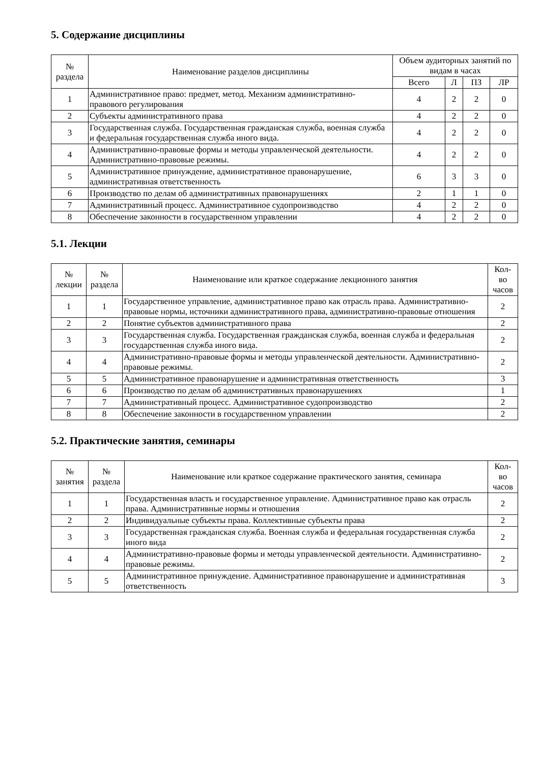5. Содержание дисциплины
| № раздела | Наименование разделов дисциплины | Объем аудиторных занятий по видам в часах | | | |
| --- | --- | --- | --- | --- | --- |
| | | Всего | Л | ПЗ | ЛР |
| 1 | Административное право: предмет, метод. Механизм административно-правового регулирования | 4 | 2 | 2 | 0 |
| 2 | Субъекты административного права | 4 | 2 | 2 | 0 |
| 3 | Государственная служба. Государственная гражданская служба, военная служба и федеральная государственная служба иного вида. | 4 | 2 | 2 | 0 |
| 4 | Административно-правовые формы и методы управленческой деятельности. Административно-правовые режимы. | 4 | 2 | 2 | 0 |
| 5 | Административное принуждение, административное правонарушение, административная ответственность | 6 | 3 | 3 | 0 |
| 6 | Производство по делам об административных правонарушениях | 2 | 1 | 1 | 0 |
| 7 | Административный процесс. Административное судопроизводство | 4 | 2 | 2 | 0 |
| 8 | Обеспечение законности в государственном управлении | 4 | 2 | 2 | 0 |
5.1. Лекции
| № лекции | № раздела | Наименование или краткое содержание лекционного занятия | Кол- во часов |
| --- | --- | --- | --- |
| 1 | 1 | Государственное управление, административное право как отрасль права. Административно-правовые нормы, источники административного права, административно-правовые отношения | 2 |
| 2 | 2 | Понятие субъектов административного права | 2 |
| 3 | 3 | Государственная служба. Государственная гражданская служба, военная служба и федеральная государственная служба иного вида. | 2 |
| 4 | 4 | Административно-правовые формы и методы управленческой деятельности. Административно-правовые режимы. | 2 |
| 5 | 5 | Административное правонарушение и административная ответственность | 3 |
| 6 | 6 | Производство по делам об административных правонарушениях | 1 |
| 7 | 7 | Административный процесс. Административное судопроизводство | 2 |
| 8 | 8 | Обеспечение законности в государственном управлении | 2 |
5.2. Практические занятия, семинары
| № занятия | № раздела | Наименование или краткое содержание практического занятия, семинара | Кол- во часов |
| --- | --- | --- | --- |
| 1 | 1 | Государственная власть и государственное управление. Административное право как отрасль права. Административные нормы и отношения | 2 |
| 2 | 2 | Индивидуальные субъекты права. Коллективные субъекты права | 2 |
| 3 | 3 | Государственная гражданская служба. Военная служба и федеральная государственная служба иного вида | 2 |
| 4 | 4 | Административно-правовые формы и методы управленческой деятельности. Административно-правовые режимы. | 2 |
| 5 | 5 | Административное принуждение. Административное правонарушение и административная ответственность | 3 |